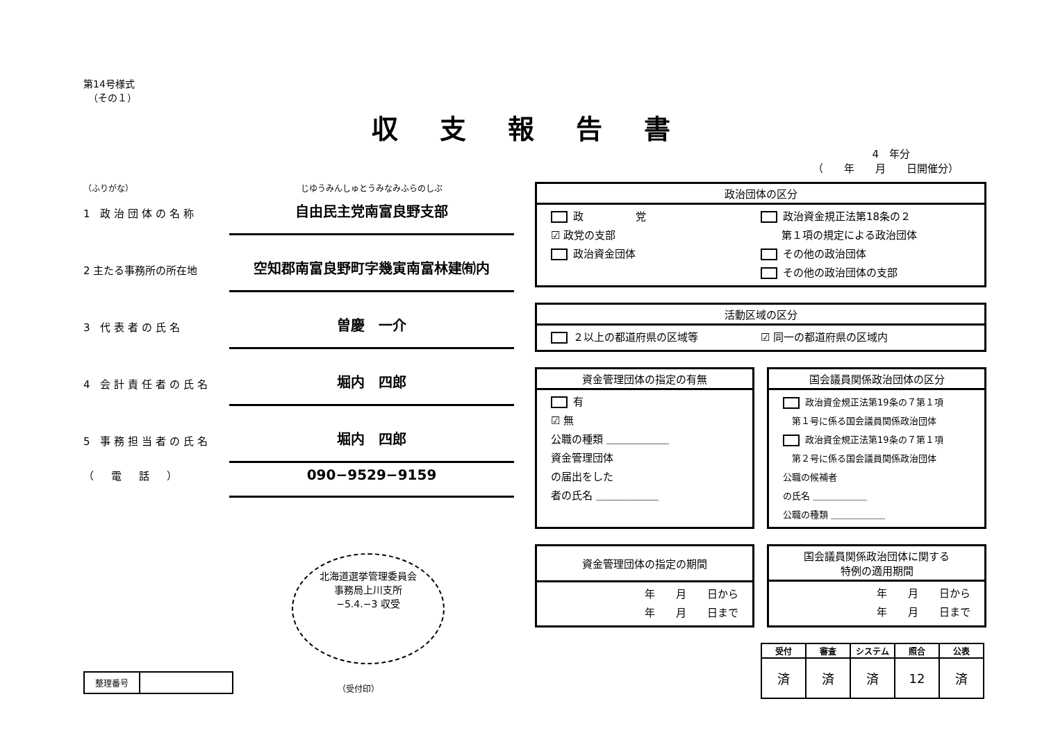第14号様式
　（その１）
収支報告書
4　年分
（　　年　　月　　日開催分）
（ふりがな） じゆうみんしゅとうみなみふらのしぶ
1 政治団体の名称
自由民主党南富良野支部
2 主たる事務所の所在地
空知郡南富良野町字幾寅南富林建㈲内
3 代表者の氏名
曽慶　一介
4 会計責任者の氏名
堀内　四郎
5 事務担当者の氏名
堀内　四郎
（　電　話　）
090−9529−9159
北海道選挙管理委員会
事務局上川支所
−5.4.−3 収受
| 整理番号 | |
（受付印）
政治団体の区分
政　　　　　党
☑ 政党の支部
政治資金団体
政治資金規正法第18条の２
　　第１項の規定による政治団体
その他の政治団体
その他の政治団体の支部
活動区域の区分
２以上の都道府県の区域等 ☑ 同一の都道府県の区域内
資金管理団体の指定の有無
有
☑ 無
公職の種類 ＿＿＿＿＿＿
資金管理団体
の届出をした
者の氏名 ＿＿＿＿＿＿
国会議員関係政治団体の区分
政治資金規正法第19条の７第１項
　第１号に係る国会議員関係政治団体
政治資金規正法第19条の７第１項
　第２号に係る国会議員関係政治団体
公職の候補者
の氏名 ＿＿＿＿＿＿
公職の種類 ＿＿＿＿＿＿
資金管理団体の指定の期間
年　　月　　日から
年　　月　　日まで
国会議員関係政治団体に関する
特例の適用期間
年　　月　　日から
年　　月　　日まで
| 受付 | 審査 | システム | 照合 | 公表 |
| --- | --- | --- | --- | --- |
| 済 | 済 | 済 | 12 | 済 |